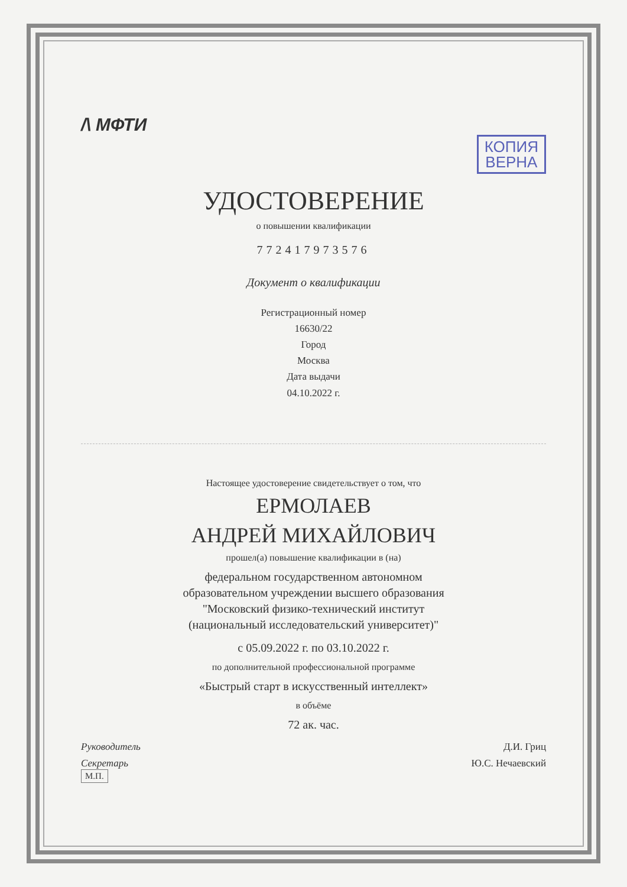/\ МФТИ
КОПИЯ
ВЕРНА
УДОСТОВЕРЕНИЕ
о повышении квалификации
772417973576
Документ о квалификации
Регистрационный номер
16630/22
Город
Москва
Дата выдачи
04.10.2022 г.
Настоящее удостоверение свидетельствует о том, что
ЕРМОЛАЕВ
АНДРЕЙ МИХАЙЛОВИЧ
прошел(а) повышение квалификации в (на)
федеральном государственном автономном
образовательном учреждении высшего образования
"Московский физико-технический институт
(национальный исследовательский университет)"
с 05.09.2022 г. по 03.10.2022 г.
по дополнительной профессиональной программе
«Быстрый старт в искусственный интеллект»
в объёме
72 ак. час.
Руководитель Д.И. Гриц
Секретарь Ю.С. Нечаевский
М.П.